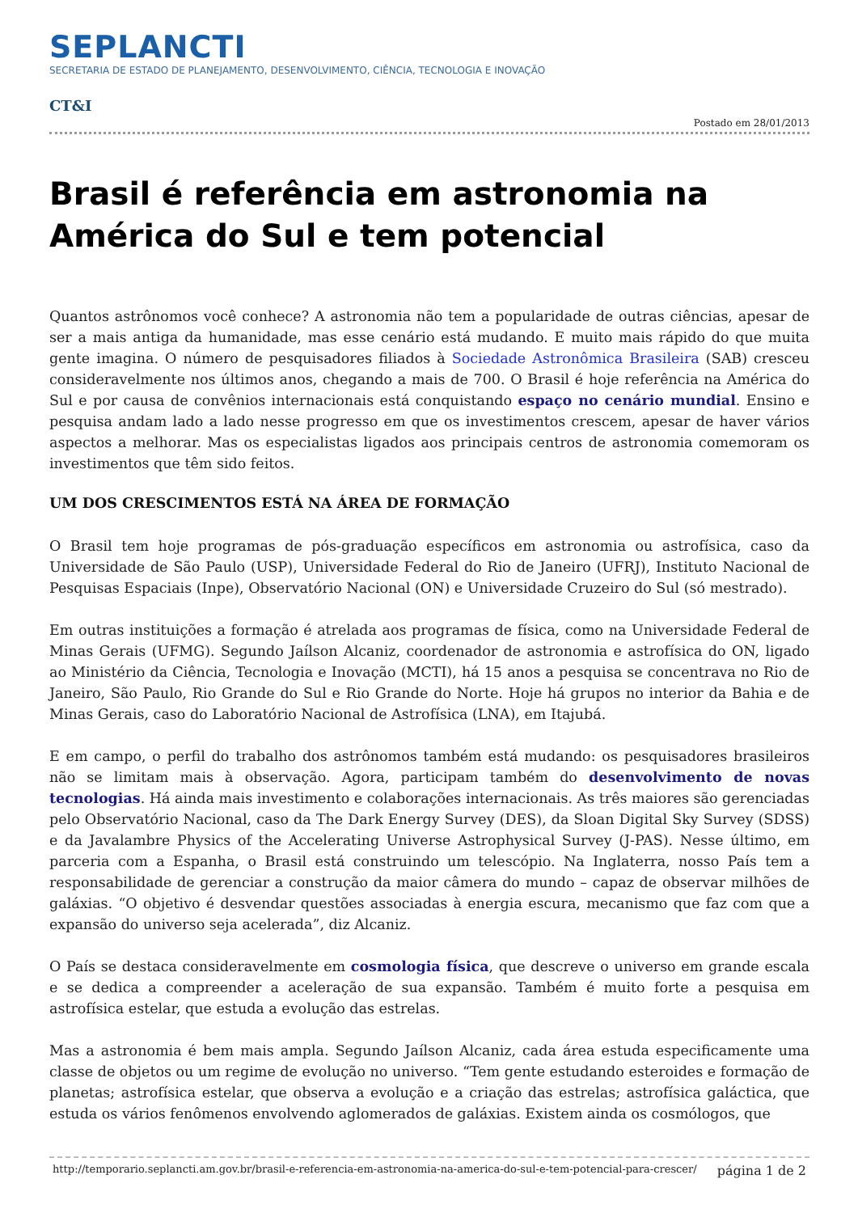SEPLANCTI
SECRETARIA DE ESTADO DE PLANEJAMENTO, DESENVOLVIMENTO, CIÊNCIA, TECNOLOGIA E INOVAÇÃO
CT&I
Postado em 28/01/2013
Brasil é referência em astronomia na América do Sul e tem potencial
Quantos astrônomos você conhece? A astronomia não tem a popularidade de outras ciências, apesar de ser a mais antiga da humanidade, mas esse cenário está mudando. E muito mais rápido do que muita gente imagina. O número de pesquisadores filiados à Sociedade Astronômica Brasileira (SAB) cresceu consideravelmente nos últimos anos, chegando a mais de 700. O Brasil é hoje referência na América do Sul e por causa de convênios internacionais está conquistando espaço no cenário mundial. Ensino e pesquisa andam lado a lado nesse progresso em que os investimentos crescem, apesar de haver vários aspectos a melhorar. Mas os especialistas ligados aos principais centros de astronomia comemoram os investimentos que têm sido feitos.
UM DOS CRESCIMENTOS ESTÁ NA ÁREA DE FORMAÇÃO
O Brasil tem hoje programas de pós-graduação específicos em astronomia ou astrofísica, caso da Universidade de São Paulo (USP), Universidade Federal do Rio de Janeiro (UFRJ), Instituto Nacional de Pesquisas Espaciais (Inpe), Observatório Nacional (ON) e Universidade Cruzeiro do Sul (só mestrado).
Em outras instituições a formação é atrelada aos programas de física, como na Universidade Federal de Minas Gerais (UFMG). Segundo Jaílson Alcaniz, coordenador de astronomia e astrofísica do ON, ligado ao Ministério da Ciência, Tecnologia e Inovação (MCTI), há 15 anos a pesquisa se concentrava no Rio de Janeiro, São Paulo, Rio Grande do Sul e Rio Grande do Norte. Hoje há grupos no interior da Bahia e de Minas Gerais, caso do Laboratório Nacional de Astrofísica (LNA), em Itajubá.
E em campo, o perfil do trabalho dos astrônomos também está mudando: os pesquisadores brasileiros não se limitam mais à observação. Agora, participam também do desenvolvimento de novas tecnologias. Há ainda mais investimento e colaborações internacionais. As três maiores são gerenciadas pelo Observatório Nacional, caso da The Dark Energy Survey (DES), da Sloan Digital Sky Survey (SDSS) e da Javalambre Physics of the Accelerating Universe Astrophysical Survey (J-PAS). Nesse último, em parceria com a Espanha, o Brasil está construindo um telescópio. Na Inglaterra, nosso País tem a responsabilidade de gerenciar a construção da maior câmera do mundo – capaz de observar milhões de galáxias. “O objetivo é desvendar questões associadas à energia escura, mecanismo que faz com que a expansão do universo seja acelerada”, diz Alcaniz.
O País se destaca consideravelmente em cosmologia física, que descreve o universo em grande escala e se dedica a compreender a aceleração de sua expansão. Também é muito forte a pesquisa em astrofísica estelar, que estuda a evolução das estrelas.
Mas a astronomia é bem mais ampla. Segundo Jaílson Alcaniz, cada área estuda especificamente uma classe de objetos ou um regime de evolução no universo. “Tem gente estudando esteroides e formação de planetas; astrofísica estelar, que observa a evolução e a criação das estrelas; astrofísica galáctica, que estuda os vários fenômenos envolvendo aglomerados de galáxias. Existem ainda os cosmólogos, que
http://temporario.seplancti.am.gov.br/brasil-e-referencia-em-astronomia-na-america-do-sul-e-tem-potencial-para-crescer/ página 1 de 2